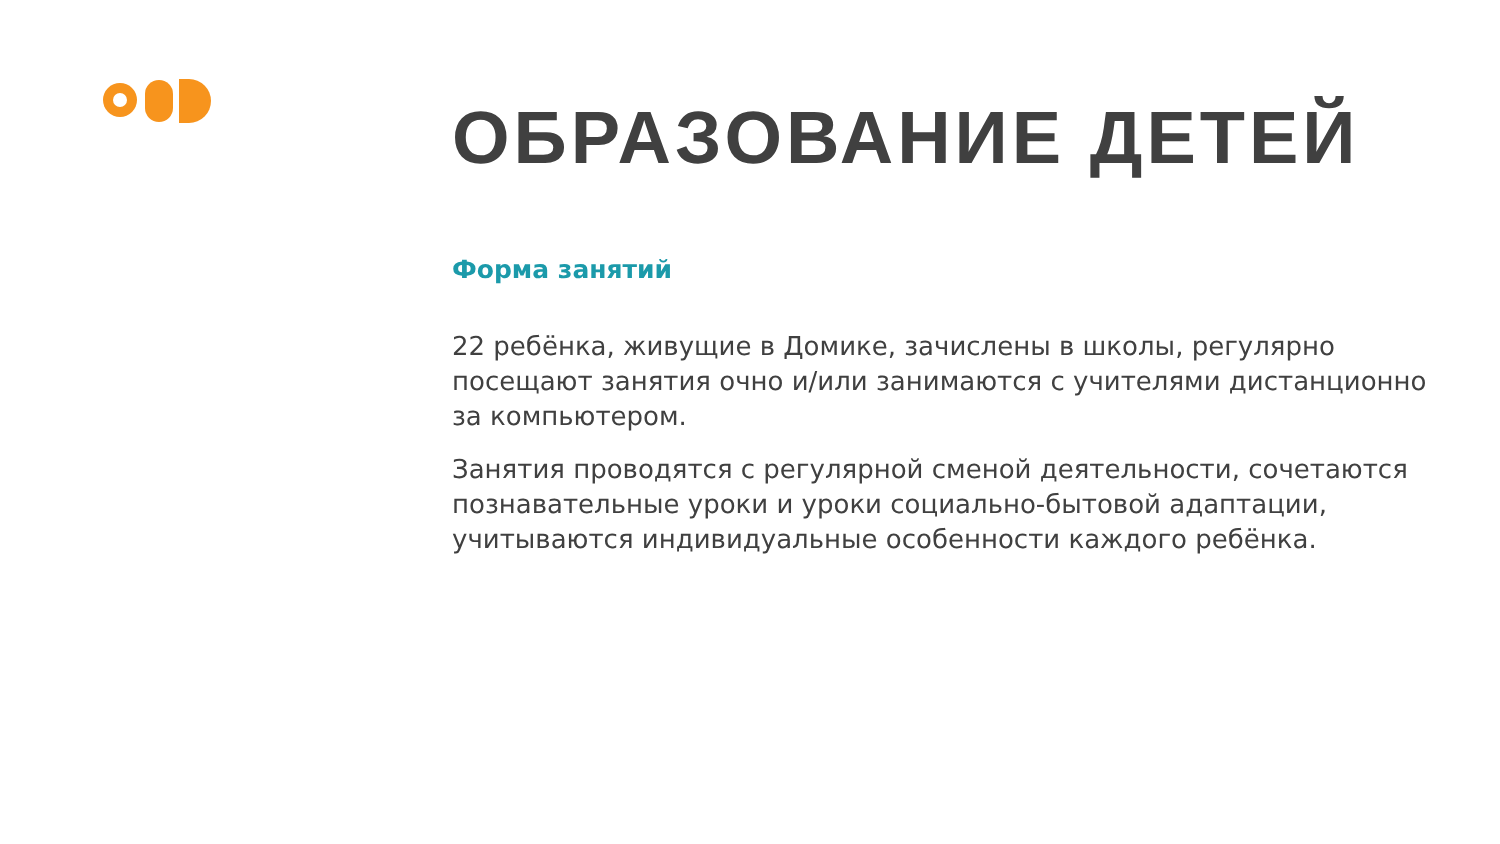ОБРАЗОВАНИЕ ДЕТЕЙ
Форма занятий
22 ребёнка, живущие в Домике, зачислены в школы, регулярно посещают занятия очно и/или занимаются с учителями дистанционно за компьютером.
Занятия проводятся с регулярной сменой деятельности, сочетаются познавательные уроки и уроки социально-бытовой адаптации, учитываются индивидуальные особенности каждого ребёнка.